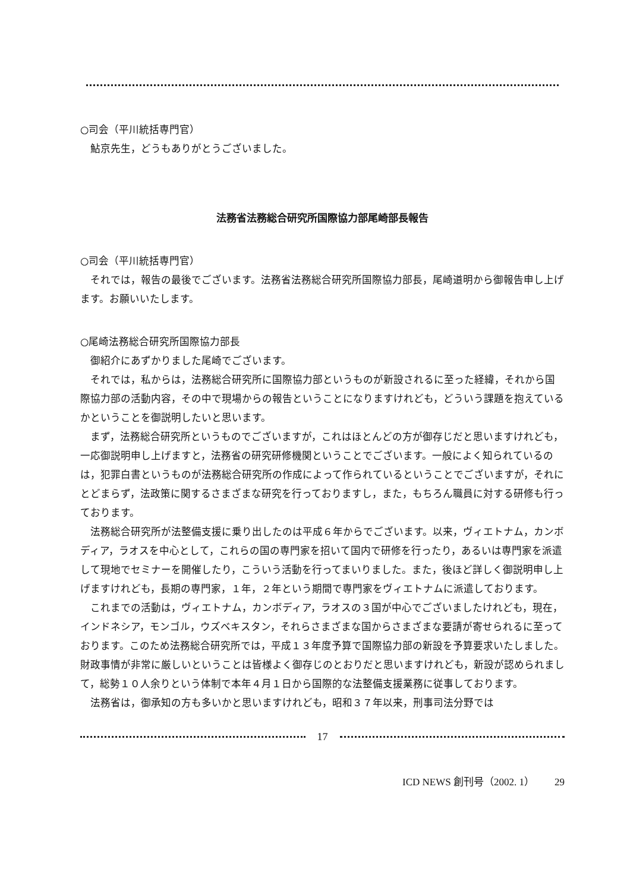○司会（平川統括専門官）
鮎京先生，どうもありがとうございました。
法務省法務総合研究所国際協力部尾崎部長報告
○司会（平川統括専門官）
それでは，報告の最後でございます。法務省法務総合研究所国際協力部長，尾崎道明から御報告申し上げます。お願いいたします。
○尾崎法務総合研究所国際協力部長
御紹介にあずかりました尾崎でございます。
それでは，私からは，法務総合研究所に国際協力部というものが新設されるに至った経緯，それから国際協力部の活動内容，その中で現場からの報告ということになりますけれども，どういう課題を抱えているかということを御説明したいと思います。
まず，法務総合研究所というものでございますが，これはほとんどの方が御存じだと思いますけれども，一応御説明申し上げますと，法務省の研究研修機関ということでございます。一般によく知られているのは，犯罪白書というものが法務総合研究所の作成によって作られているということでございますが，それにとどまらず，法政策に関するさまざまな研究を行っておりますし，また，もちろん職員に対する研修も行っております。
法務総合研究所が法整備支援に乗り出したのは平成６年からでございます。以来，ヴィエトナム，カンボディア，ラオスを中心として，これらの国の専門家を招いて国内で研修を行ったり，あるいは専門家を派遣して現地でセミナーを開催したり，こういう活動を行ってまいりました。また，後ほど詳しく御説明申し上げますけれども，長期の専門家，１年，２年という期間で専門家をヴィエトナムに派遣しております。
これまでの活動は，ヴィエトナム，カンボディア，ラオスの３国が中心でございましたけれども，現在，インドネシア，モンゴル，ウズベキスタン，それらさまざまな国からさまざまな要請が寄せられるに至っております。このため法務総合研究所では，平成１３年度予算で国際協力部の新設を予算要求いたしました。財政事情が非常に厳しいということは皆様よく御存じのとおりだと思いますけれども，新設が認められまして，総勢１０人余りという体制で本年４月１日から国際的な法整備支援業務に従事しております。
法務省は，御承知の方も多いかと思いますけれども，昭和３７年以来，刑事司法分野では
17
ICD NEWS 創刊号（2002. 1） 29